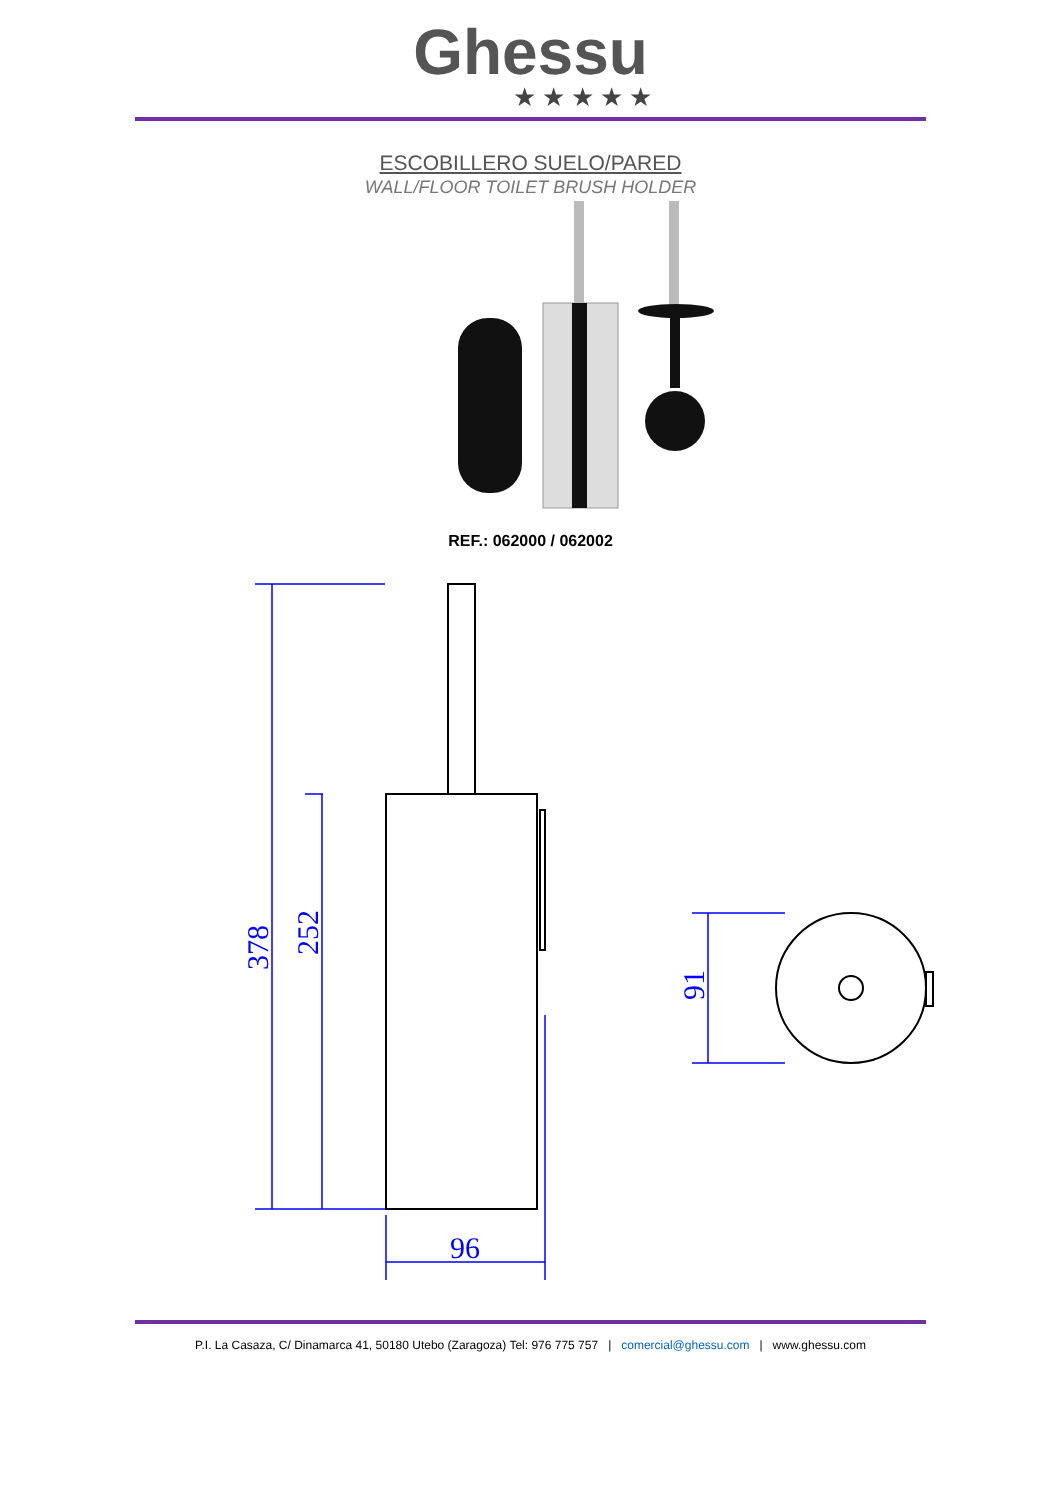Ghessu
★★★★★
ESCOBILLERO SUELO/PARED
WALL/FLOOR TOILET BRUSH HOLDER
REF.: 062000 / 062002
378
252
96
91
P.I. La Casaza, C/ Dinamarca 41, 50180 Utebo (Zaragoza) Tel: 976 775 757 | comercial@ghessu.com | www.ghessu.com